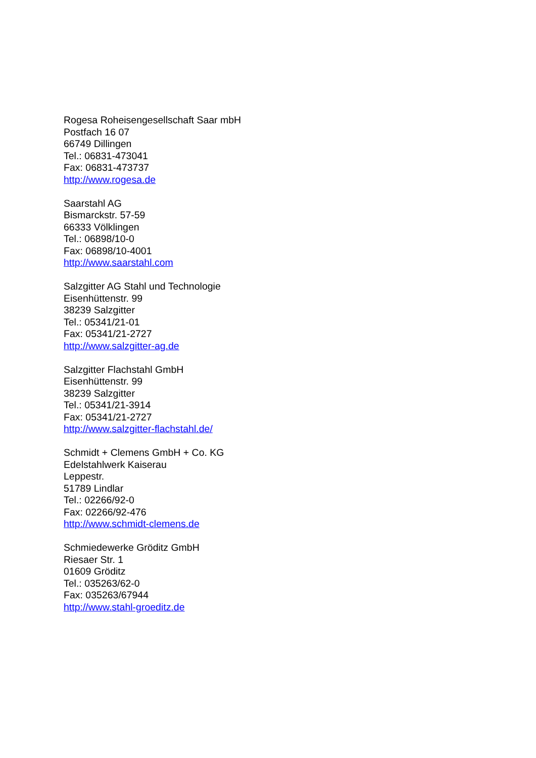Rogesa Roheisengesellschaft Saar mbH
Postfach 16 07
66749 Dillingen
Tel.: 06831-473041
Fax: 06831-473737
http://www.rogesa.de
Saarstahl AG
Bismarckstr. 57-59
66333 Völklingen
Tel.: 06898/10-0
Fax: 06898/10-4001
http://www.saarstahl.com
Salzgitter AG Stahl und Technologie
Eisenhüttenstr. 99
38239 Salzgitter
Tel.: 05341/21-01
Fax: 05341/21-2727
http://www.salzgitter-ag.de
Salzgitter Flachstahl GmbH
Eisenhüttenstr. 99
38239 Salzgitter
Tel.: 05341/21-3914
Fax: 05341/21-2727
http://www.salzgitter-flachstahl.de/
Schmidt + Clemens GmbH + Co. KG
Edelstahlwerk Kaiserau
Leppestr.
51789 Lindlar
Tel.: 02266/92-0
Fax: 02266/92-476
http://www.schmidt-clemens.de
Schmiedewerke Gröditz GmbH
Riesaer Str. 1
01609 Gröditz
Tel.: 035263/62-0
Fax: 035263/67944
http://www.stahl-groeditz.de